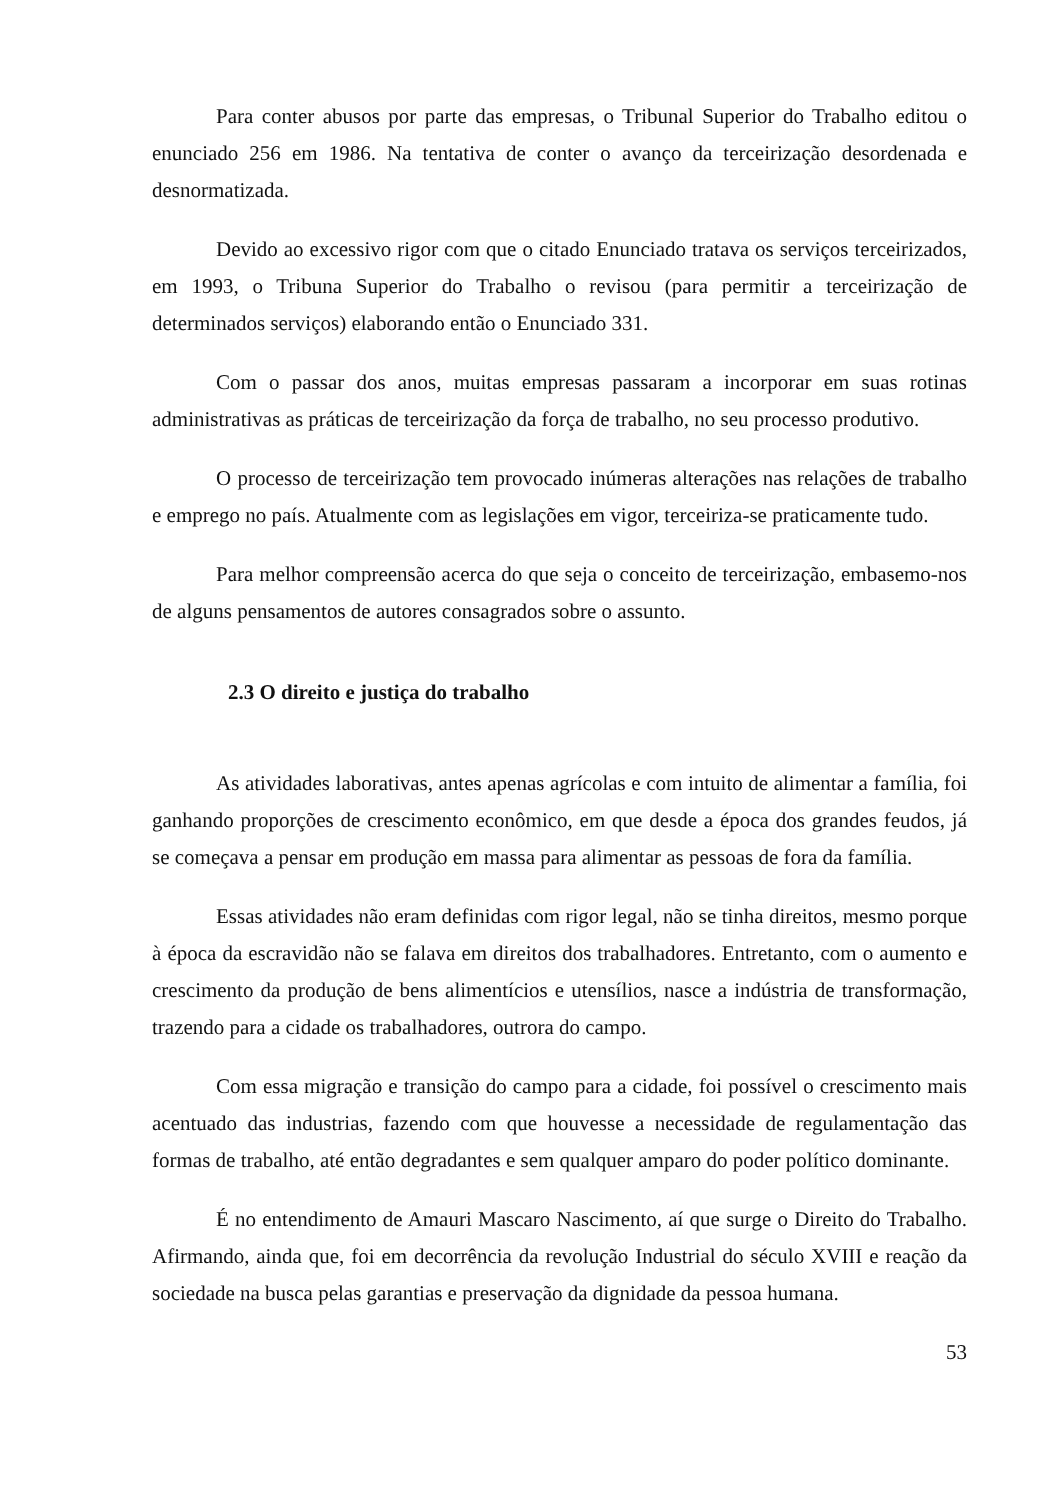Para conter abusos por parte das empresas, o Tribunal Superior do Trabalho editou o enunciado 256 em 1986. Na tentativa de conter o avanço da terceirização desordenada e desnormatizada.
Devido ao excessivo rigor com que o citado Enunciado tratava os serviços terceirizados, em 1993, o Tribuna Superior do Trabalho o revisou (para permitir a terceirização de determinados serviços) elaborando então o Enunciado 331.
Com o passar dos anos, muitas empresas passaram a incorporar em suas rotinas administrativas as práticas de terceirização da força de trabalho, no seu processo produtivo.
O processo de terceirização tem provocado inúmeras alterações nas relações de trabalho e emprego no país. Atualmente com as legislações em vigor, terceiriza-se praticamente tudo.
Para melhor compreensão acerca do que seja o conceito de terceirização, embasemo-nos de alguns pensamentos de autores consagrados sobre o assunto.
2.3 O direito e justiça do trabalho
As atividades laborativas, antes apenas agrícolas e com intuito de alimentar a família, foi ganhando proporções de crescimento econômico, em que desde a época dos grandes feudos, já se começava a pensar em produção em massa para alimentar as pessoas de fora da família.
Essas atividades não eram definidas com rigor legal, não se tinha direitos, mesmo porque à época da escravidão não se falava em direitos dos trabalhadores. Entretanto, com o aumento e crescimento da produção de bens alimentícios e utensílios, nasce a indústria de transformação, trazendo para a cidade os trabalhadores, outrora do campo.
Com essa migração e transição do campo para a cidade, foi possível o crescimento mais acentuado das industrias, fazendo com que houvesse a necessidade de regulamentação das formas de trabalho, até então degradantes e sem qualquer amparo do poder político dominante.
É no entendimento de Amauri Mascaro Nascimento, aí que surge o Direito do Trabalho. Afirmando, ainda que, foi em decorrência da revolução Industrial do século XVIII e reação da sociedade na busca pelas garantias e preservação da dignidade da pessoa humana.
53